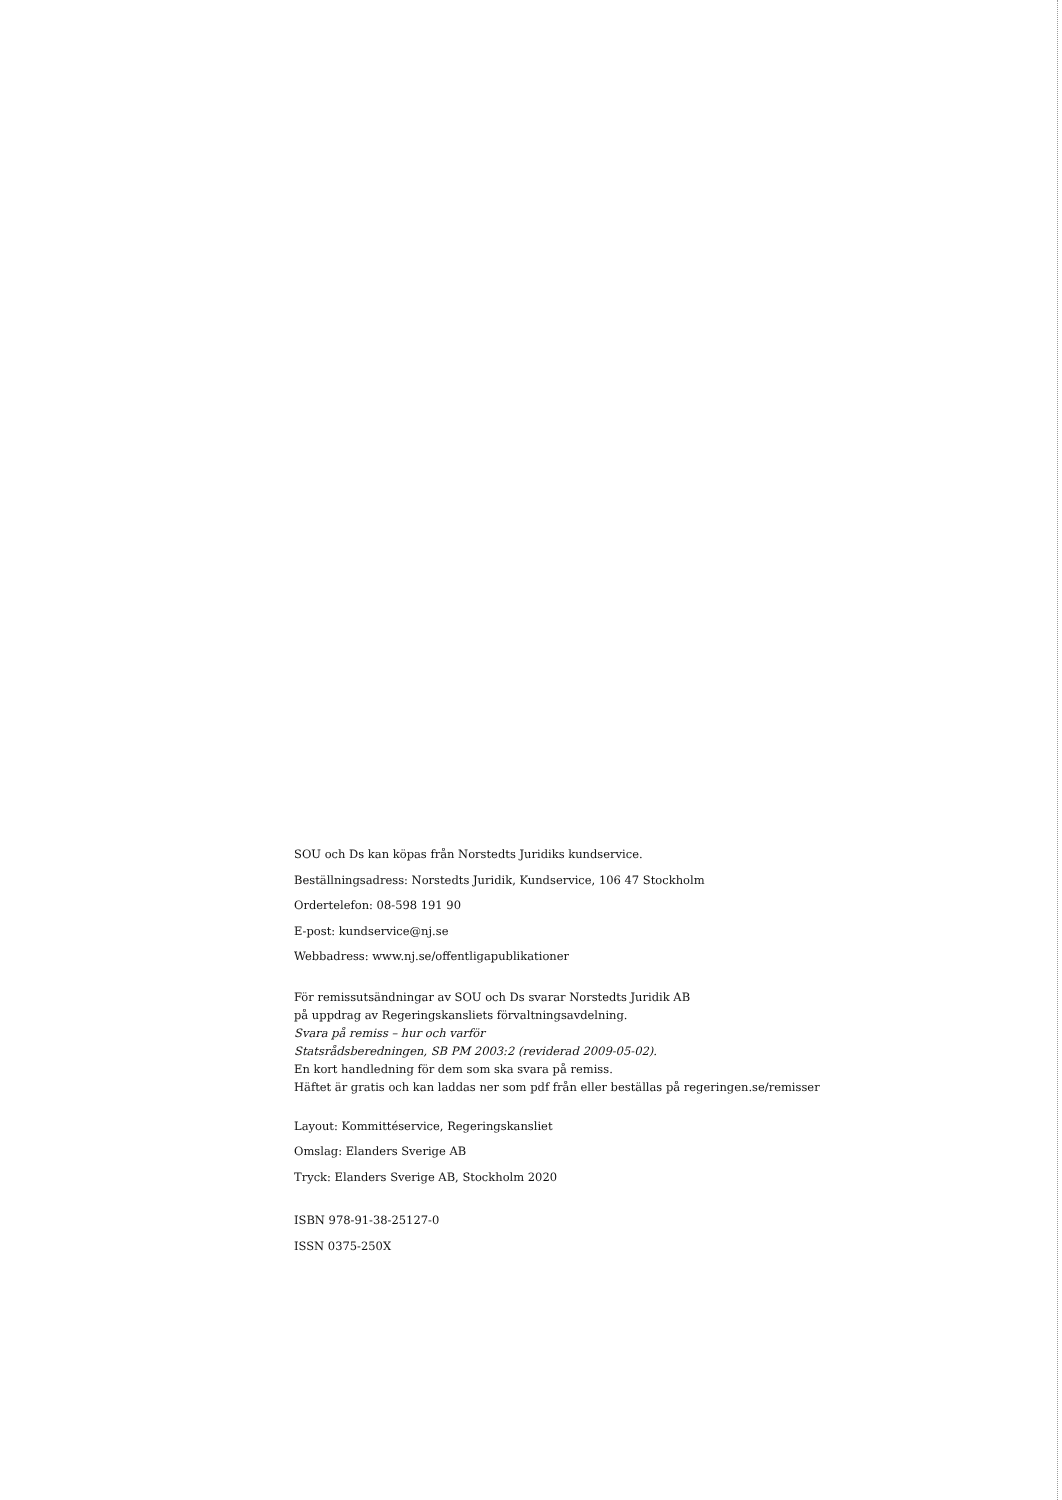SOU och Ds kan köpas från Norstedts Juridiks kundservice.
Beställningsadress: Norstedts Juridik, Kundservice, 106 47 Stockholm
Ordertelefon: 08-598 191 90
E-post: kundservice@nj.se
Webbadress: www.nj.se/offentligapublikationer
För remissutsändningar av SOU och Ds svarar Norstedts Juridik AB
på uppdrag av Regeringskansliets förvaltningsavdelning.
Svara på remiss – hur och varför
Statsrådsberedningen, SB PM 2003:2 (reviderad 2009-05-02).
En kort handledning för dem som ska svara på remiss.
Häftet är gratis och kan laddas ner som pdf från eller beställas på regeringen.se/remisser
Layout: Kommittéservice, Regeringskansliet
Omslag: Elanders Sverige AB
Tryck: Elanders Sverige AB, Stockholm 2020
ISBN 978-91-38-25127-0
ISSN 0375-250X